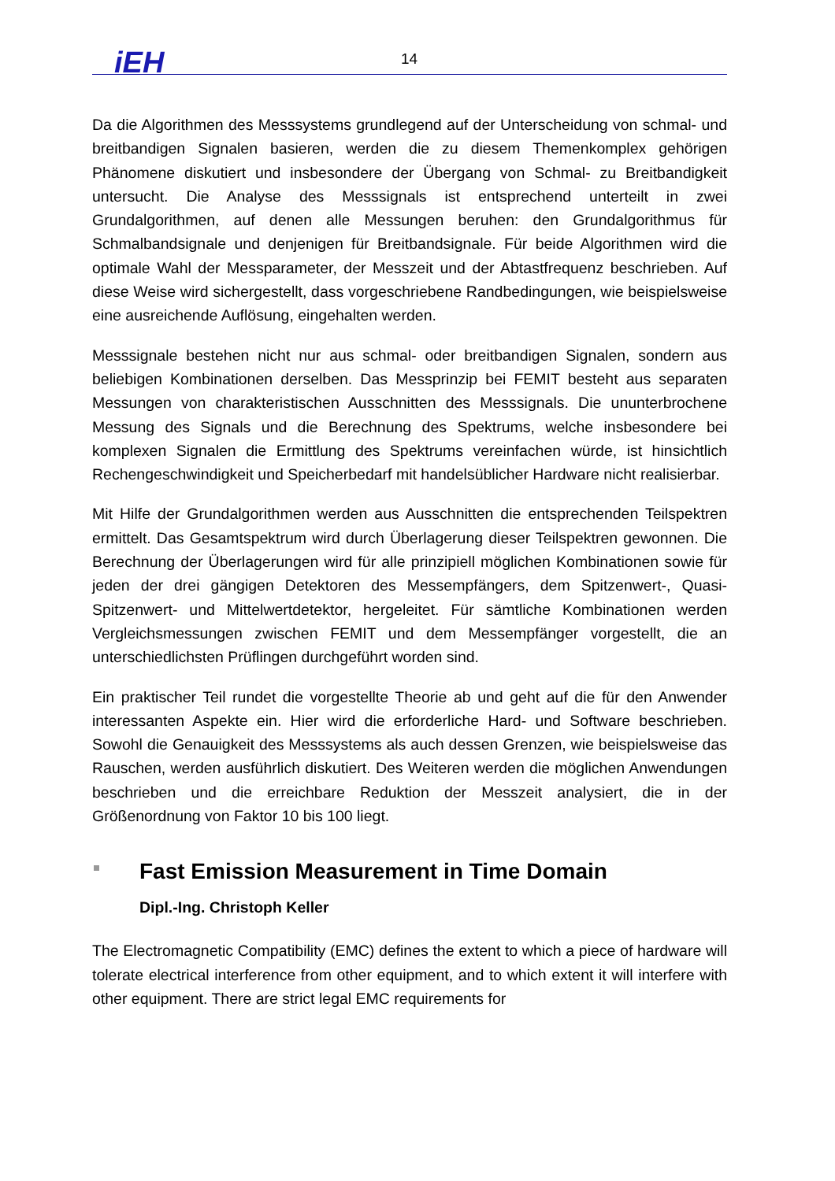iEH 14
Da die Algorithmen des Messsystems grundlegend auf der Unterscheidung von schmal- und breitbandigen Signalen basieren, werden die zu diesem Themenkomplex gehörigen Phänomene diskutiert und insbesondere der Übergang von Schmal- zu Breitbandigkeit untersucht. Die Analyse des Messsignals ist entsprechend unterteilt in zwei Grundalgorithmen, auf denen alle Messungen beruhen: den Grundalgorithmus für Schmalbandsignale und denjenigen für Breitbandsignale. Für beide Algorithmen wird die optimale Wahl der Messparameter, der Messzeit und der Abtastfrequenz beschrieben. Auf diese Weise wird sichergestellt, dass vorgeschriebene Randbedingungen, wie beispielsweise eine ausreichende Auflösung, eingehalten werden.
Messsignale bestehen nicht nur aus schmal- oder breitbandigen Signalen, sondern aus beliebigen Kombinationen derselben. Das Messprinzip bei FEMIT besteht aus separaten Messungen von charakteristischen Ausschnitten des Messsignals. Die ununterbrochene Messung des Signals und die Berechnung des Spektrums, welche insbesondere bei komplexen Signalen die Ermittlung des Spektrums vereinfachen würde, ist hinsichtlich Rechengeschwindigkeit und Speicherbedarf mit handelsüblicher Hardware nicht realisierbar.
Mit Hilfe der Grundalgorithmen werden aus Ausschnitten die entsprechenden Teilspektren ermittelt. Das Gesamtspektrum wird durch Überlagerung dieser Teilspektren gewonnen. Die Berechnung der Überlagerungen wird für alle prinzipiell möglichen Kombinationen sowie für jeden der drei gängigen Detektoren des Messempfängers, dem Spitzenwert-, Quasi-Spitzenwert- und Mittelwertdetektor, hergeleitet. Für sämtliche Kombinationen werden Vergleichsmessungen zwischen FEMIT und dem Messempfänger vorgestellt, die an unterschiedlichsten Prüflingen durchgeführt worden sind.
Ein praktischer Teil rundet die vorgestellte Theorie ab und geht auf die für den Anwender interessanten Aspekte ein. Hier wird die erforderliche Hard- und Software beschrieben. Sowohl die Genauigkeit des Messsystems als auch dessen Grenzen, wie beispielsweise das Rauschen, werden ausführlich diskutiert. Des Weiteren werden die möglichen Anwendungen beschrieben und die erreichbare Reduktion der Messzeit analysiert, die in der Größenordnung von Faktor 10 bis 100 liegt.
Fast Emission Measurement in Time Domain
Dipl.-Ing. Christoph Keller
The Electromagnetic Compatibility (EMC) defines the extent to which a piece of hardware will tolerate electrical interference from other equipment, and to which extent it will interfere with other equipment. There are strict legal EMC requirements for